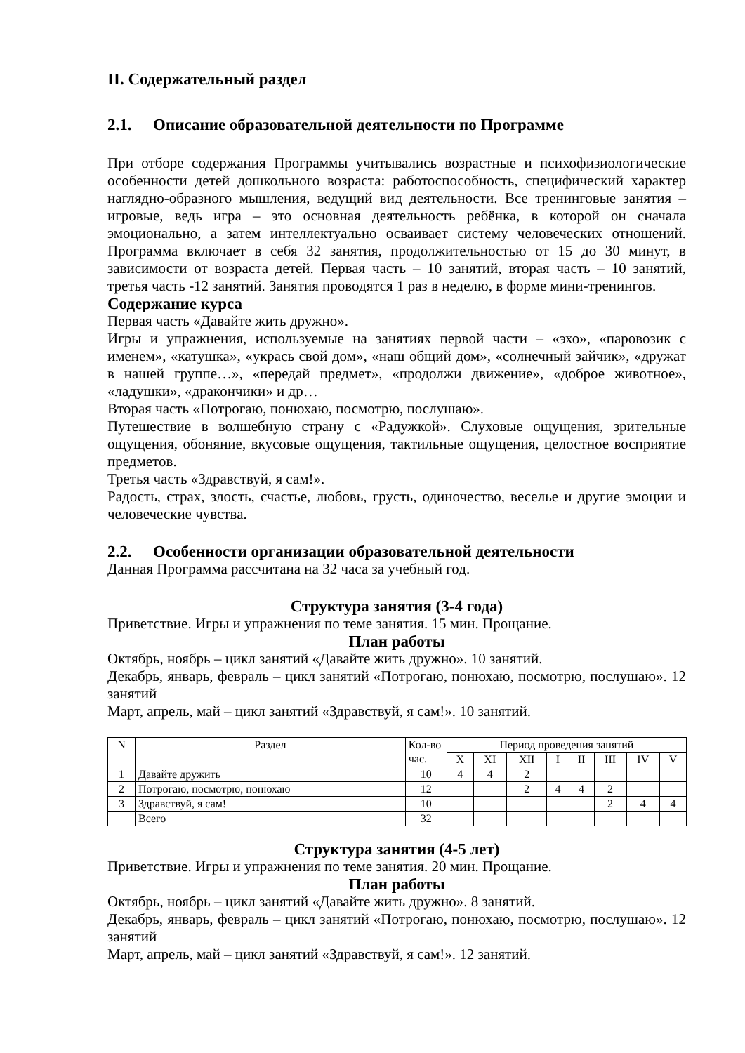II. Содержательный раздел
2.1. Описание образовательной деятельности по Программе
При отборе содержания Программы учитывались возрастные и психофизиологические особенности детей дошкольного возраста: работоспособность, специфический характер наглядно-образного мышления, ведущий вид деятельности. Все тренинговые занятия – игровые, ведь игра – это основная деятельность ребёнка, в которой он сначала эмоционально, а затем интеллектуально осваивает систему человеческих отношений. Программа включает в себя 32 занятия, продолжительностью от 15 до 30 минут, в зависимости от возраста детей. Первая часть – 10 занятий, вторая часть – 10 занятий, третья часть -12 занятий. Занятия проводятся 1 раз в неделю, в форме мини-тренингов.
Содержание курса
Первая часть «Давайте жить дружно».
Игры и упражнения, используемые на занятиях первой части – «эхо», «паровозик с именем», «катушка», «укрась свой дом», «наш общий дом», «солнечный зайчик», «дружат в нашей группе…», «передай предмет», «продолжи движение», «доброе животное», «ладушки», «дракончики» и др…
Вторая часть «Потрогаю, понюхаю, посмотрю, послушаю».
Путешествие в волшебную страну с «Радужкой». Слуховые ощущения, зрительные ощущения, обоняние, вкусовые ощущения, тактильные ощущения, целостное восприятие предметов.
Третья часть «Здравствуй, я сам!».
Радость, страх, злость, счастье, любовь, грусть, одиночество, веселье и другие эмоции и человеческие чувства.
2.2. Особенности организации образовательной деятельности
Данная Программа рассчитана на 32 часа за учебный год.
Структура занятия (3-4 года)
Приветствие. Игры и упражнения по теме занятия. 15 мин. Прощание.
План работы
Октябрь, ноябрь – цикл занятий «Давайте жить дружно». 10 занятий.
Декабрь, январь, февраль – цикл занятий «Потрогаю, понюхаю, посмотрю, послушаю». 12 занятий
Март, апрель, май – цикл занятий «Здравствуй, я сам!». 10 занятий.
| N | Раздел | Кол-во час. | Период проведения занятий | | | | | | | |
| --- | --- | --- | --- | --- | --- | --- | --- | --- | --- | --- |
| | | | X | XI | XII | I | II | III | IV | V |
| 1 | Давайте дружить | 10 | 4 | 4 | 2 | | | | | |
| 2 | Потрогаю, посмотрю, понюхаю | 12 | | | 2 | 4 | 4 | 2 | | |
| 3 | Здравствуй, я сам! | 10 | | | | | | 2 | 4 | 4 |
| | Всего | 32 | | | | | | | | |
Структура занятия (4-5 лет)
Приветствие. Игры и упражнения по теме занятия. 20 мин. Прощание.
План работы
Октябрь, ноябрь – цикл занятий «Давайте жить дружно». 8 занятий.
Декабрь, январь, февраль – цикл занятий «Потрогаю, понюхаю, посмотрю, послушаю». 12 занятий
Март, апрель, май – цикл занятий «Здравствуй, я сам!». 12 занятий.